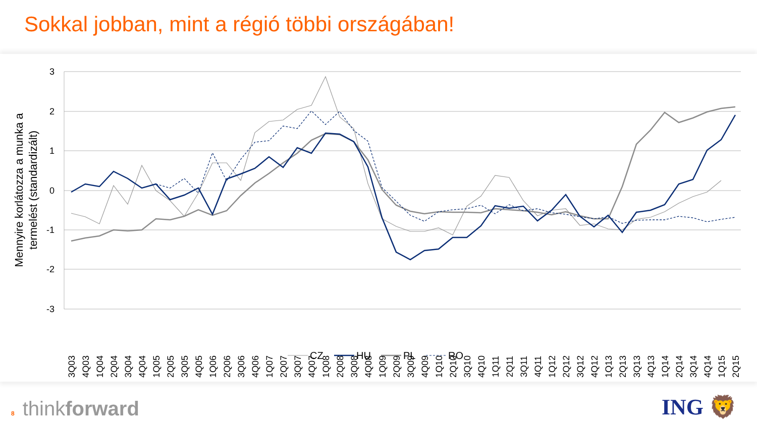Sokkal jobban, mint a régió többi országában!
3
2
1
0
-1
-2
-3
Mennyire korlátozza a munka a termelést (standardizált)
3Q03
4Q03
1Q04
2Q04
3Q04
4Q04
1Q05
2Q05
3Q05
4Q05
1Q06
2Q06
3Q06
4Q06
1Q07
2Q07
3Q07
4Q07
1Q08
2Q08
3Q08
4Q08
1Q09
2Q09
3Q09
4Q09
1Q10
2Q10
3Q10
4Q10
1Q11
2Q11
3Q11
4Q11
1Q12
2Q12
3Q12
4Q12
1Q13
2Q13
3Q13
4Q13
1Q14
2Q14
3Q14
4Q14
1Q15
2Q15
CZ
HU
PL
RO
8 thinkforward
ING 🦁